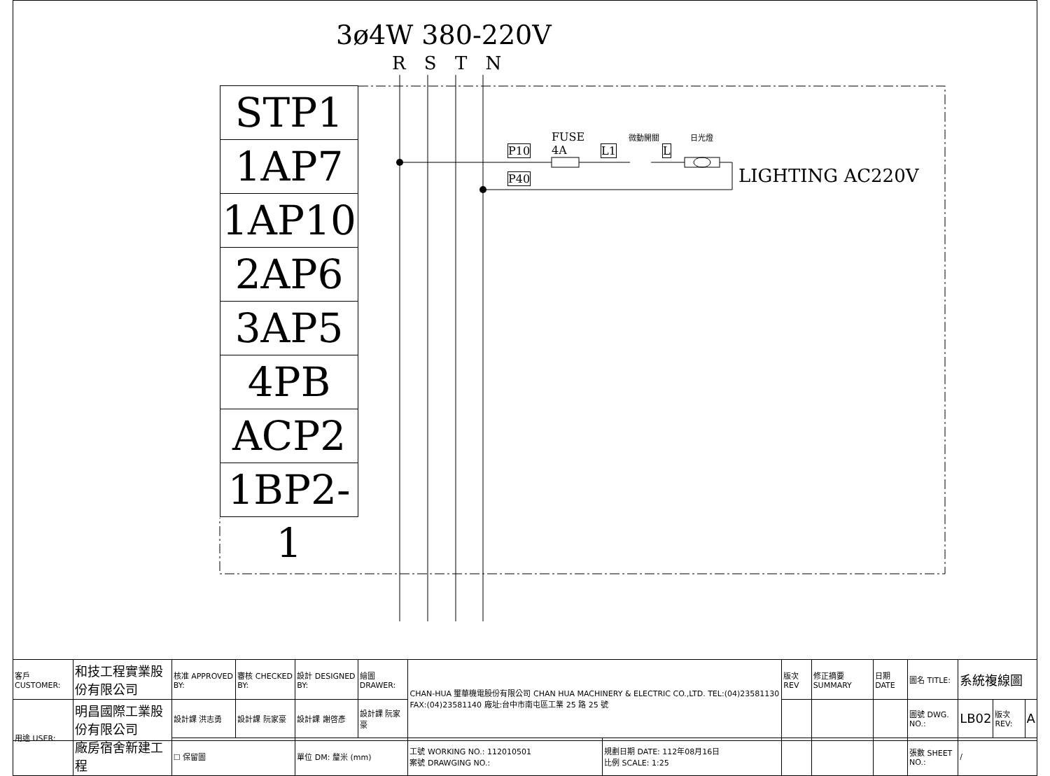3ø4W 380-220V
R S T N
STP1
1AP7
1AP10
2AP6
3AP5
4PB
ACP2
1BP2-1
P10
P40
FUSE
4A
L1
微動開關
L
日光燈
LIGHTING AC220V
| 客戶 CUSTOMER: | 和技工程實業股份有限公司 | 核准 APPROVED BY: | 審核 CHECKED BY: | 設計 DESIGNED BY: | 繪圖 DRAWER: | CHAN-HUA 璽華機電股份有限公司 CHAN HUA MACHINERY & ELECTRIC CO.,LTD. TEL:(04)23581130 FAX:(04)23581140 廠址:台中市南屯區工業 25 路 25 號 | | 版次 REV | 修正摘要 SUMMARY | 日期 DATE | 圖名 TITLE: | 系統複線圖 | | |
| 用途 USER: | 明昌國際工業股份有限公司 廠房宿舍新建工程 | 設計課 洪志勇 | 設計課 阮家豪 | 設計課 謝啓彥 | 設計課 阮家豪 | | | | | | 圖號 DWG. NO.: | LB02 | 版次 REV: | A |
| | | ☐ 保留圖 | | 單位 DM: 釐米 (mm) | | 工號 WORKING NO.: 112010501 案號 DRAWGING NO.: | 規劃日期 DATE: 112年08月16日 比例 SCALE: 1:25 | | | | 張數 SHEET NO.: | / | | |